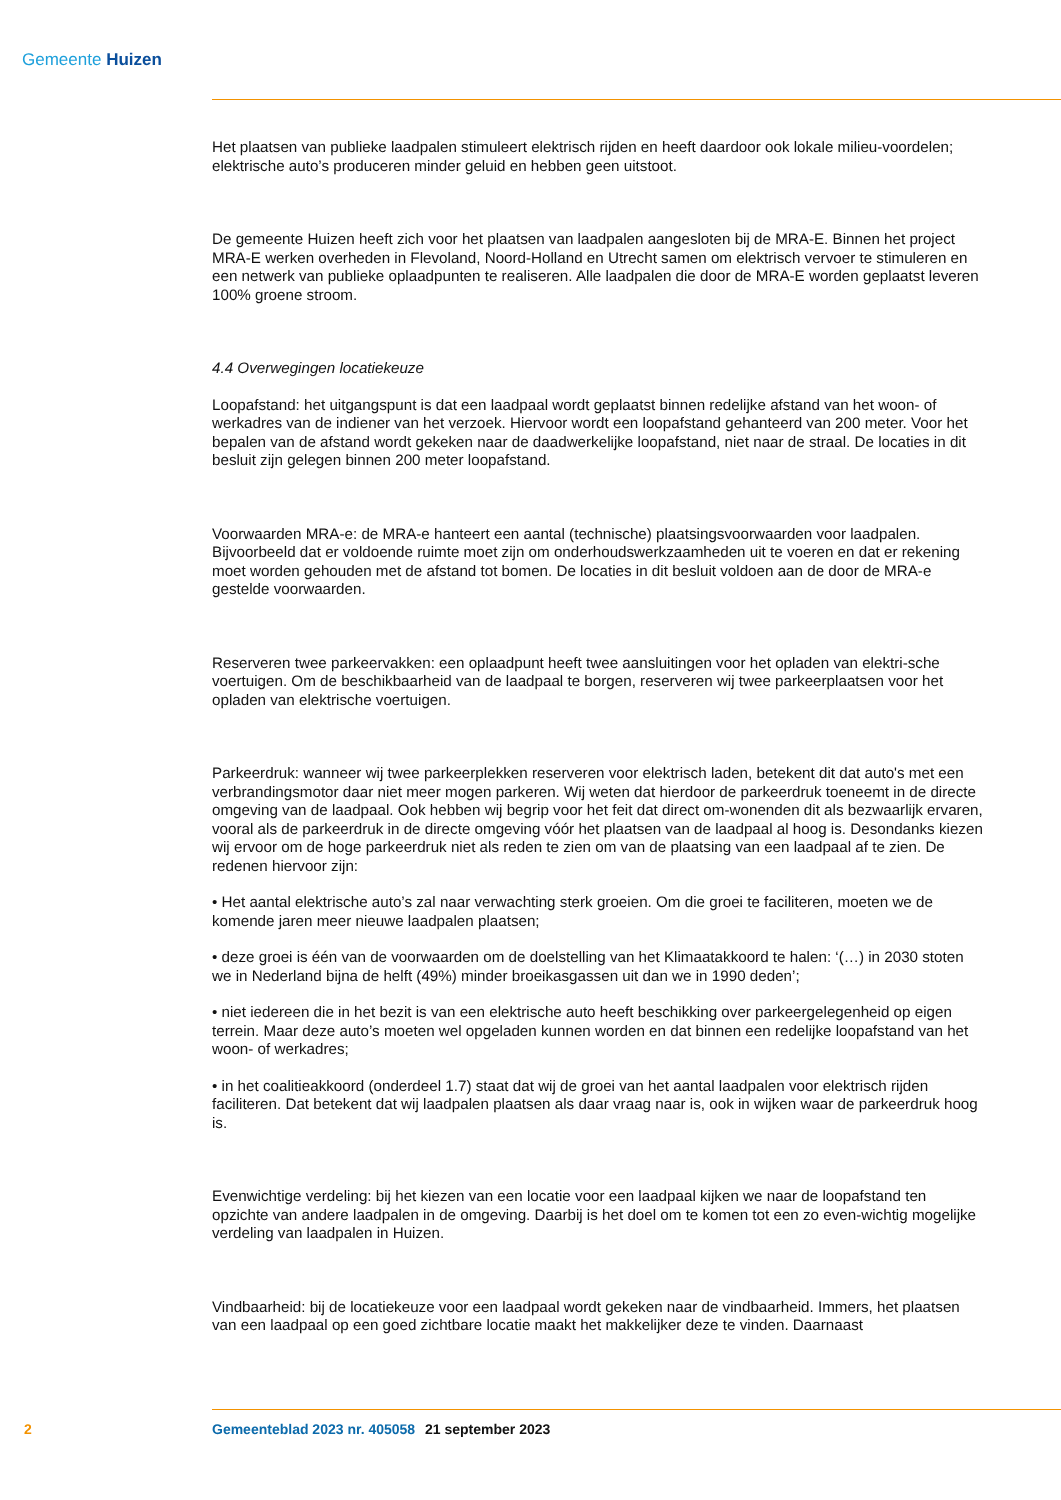Gemeente Huizen
Het plaatsen van publieke laadpalen stimuleert elektrisch rijden en heeft daardoor ook lokale milieu-voordelen; elektrische auto’s produceren minder geluid en hebben geen uitstoot.
De gemeente Huizen heeft zich voor het plaatsen van laadpalen aangesloten bij de MRA-E. Binnen het project MRA-E werken overheden in Flevoland, Noord-Holland en Utrecht samen om elektrisch vervoer te stimuleren en een netwerk van publieke oplaadpunten te realiseren. Alle laadpalen die door de MRA-E worden geplaatst leveren 100% groene stroom.
4.4 Overwegingen locatiekeuze
Loopafstand: het uitgangspunt is dat een laadpaal wordt geplaatst binnen redelijke afstand van het woon- of werkadres van de indiener van het verzoek. Hiervoor wordt een loopafstand gehanteerd van 200 meter. Voor het bepalen van de afstand wordt gekeken naar de daadwerkelijke loopafstand, niet naar de straal. De locaties in dit besluit zijn gelegen binnen 200 meter loopafstand.
Voorwaarden MRA-e: de MRA-e hanteert een aantal (technische) plaatsingsvoorwaarden voor laadpalen. Bijvoorbeeld dat er voldoende ruimte moet zijn om onderhoudswerkzaamheden uit te voeren en dat er rekening moet worden gehouden met de afstand tot bomen. De locaties in dit besluit voldoen aan de door de MRA-e gestelde voorwaarden.
Reserveren twee parkeervakken: een oplaadpunt heeft twee aansluitingen voor het opladen van elektri-sche voertuigen. Om de beschikbaarheid van de laadpaal te borgen, reserveren wij twee parkeerplaatsen voor het opladen van elektrische voertuigen.
Parkeerdruk: wanneer wij twee parkeerplekken reserveren voor elektrisch laden, betekent dit dat auto's met een verbrandingsmotor daar niet meer mogen parkeren. Wij weten dat hierdoor de parkeerdruk toeneemt in de directe omgeving van de laadpaal. Ook hebben wij begrip voor het feit dat direct om-wonenden dit als bezwaarlijk ervaren, vooral als de parkeerdruk in de directe omgeving vóór het plaatsen van de laadpaal al hoog is. Desondanks kiezen wij ervoor om de hoge parkeerdruk niet als reden te zien om van de plaatsing van een laadpaal af te zien. De redenen hiervoor zijn:
• Het aantal elektrische auto’s zal naar verwachting sterk groeien. Om die groei te faciliteren, moeten we de komende jaren meer nieuwe laadpalen plaatsen;
• deze groei is één van de voorwaarden om de doelstelling van het Klimaatakkoord te halen: ‘(…) in 2030 stoten we in Nederland bijna de helft (49%) minder broeikasgassen uit dan we in 1990 deden’;
• niet iedereen die in het bezit is van een elektrische auto heeft beschikking over parkeergelegenheid op eigen terrein. Maar deze auto’s moeten wel opgeladen kunnen worden en dat binnen een redelijke loopafstand van het woon- of werkadres;
• in het coalitieakkoord (onderdeel 1.7) staat dat wij de groei van het aantal laadpalen voor elektrisch rijden faciliteren. Dat betekent dat wij laadpalen plaatsen als daar vraag naar is, ook in wijken waar de parkeerdruk hoog is.
Evenwichtige verdeling: bij het kiezen van een locatie voor een laadpaal kijken we naar de loopafstand ten opzichte van andere laadpalen in de omgeving. Daarbij is het doel om te komen tot een zo even-wichtig mogelijke verdeling van laadpalen in Huizen.
Vindbaarheid: bij de locatiekeuze voor een laadpaal wordt gekeken naar de vindbaarheid. Immers, het plaatsen van een laadpaal op een goed zichtbare locatie maakt het makkelijker deze te vinden. Daarnaast
2 Gemeenteblad 2023 nr. 405058 21 september 2023